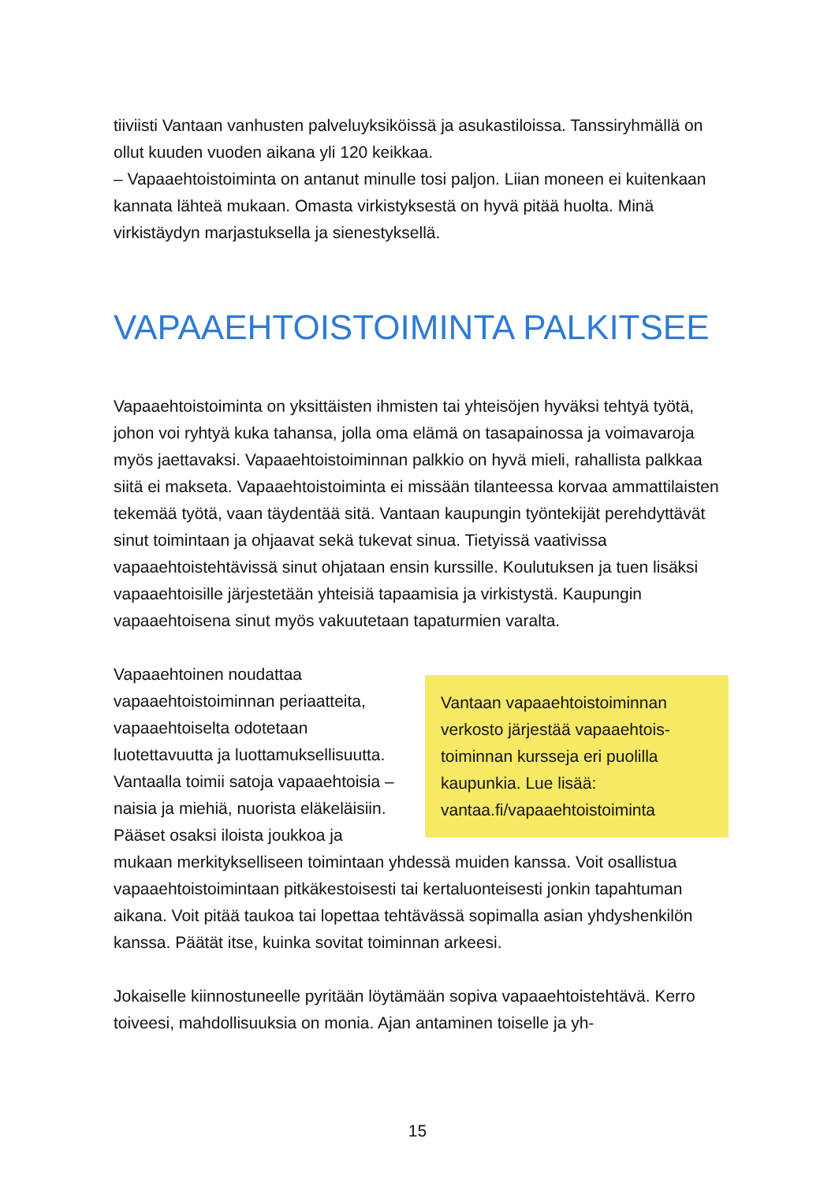tiiviisti Vantaan vanhusten palveluyksiköissä ja asukastiloissa. Tanssiryh­mällä on ollut kuuden vuoden aikana yli 120 keikkaa.
– Vapaaehtoistoiminta on antanut minulle tosi paljon. Liian moneen ei kuitenkaan kannata lähteä mukaan. Omasta virkistyksestä on hyvä pitää huolta. Minä virkistäydyn marjastuksella ja sienestyksellä.
VAPAAEHTOISTOIMINTA PALKITSEE
Vapaaehtoistoiminta on yksittäisten ihmisten tai yhteisöjen hyväksi tehtyä työtä, johon voi ryhtyä kuka tahansa, jolla oma elämä on tasapainossa ja voimavaroja myös jaettavaksi. Vapaaehtoistoiminnan palkkio on hyvä mieli, rahallista palkkaa siitä ei makseta. Vapaaehtoistoiminta ei missään tilanteessa korvaa ammattilaisten tekemää työtä, vaan täydentää sitä. Vantaan kaupungin työntekijät perehdyttävät sinut toimintaan ja ohjaavat sekä tukevat sinua. Tietyissä vaativissa vapaaehtoistehtävissä sinut ohja­taan ensin kurssille. Koulutuksen ja tuen lisäksi vapaaehtoisille järjestetään yhteisiä tapaamisia ja virkistystä. Kaupungin vapaaehtoisena sinut myös vakuutetaan tapaturmien varalta.
Vantaan vapaaehtoistoiminnan verkosto järjestää vapaaehtois­toiminnan kursseja eri puolilla kaupunkia. Lue lisää: vantaa.fi/vapaaehtoistoiminta
Vapaaehtoinen noudattaa vapaaehtoistoiminnan periaatteita, vapaaehtoiselta odotetaan luotettavuutta ja luottamuksellisuutta. Vantaalla toimii satoja vapaaehtoisia – naisia ja miehiä, nuorista eläkeläisiin. Pääset osaksi iloista joukkoa ja mukaan merkitykselliseen toimintaan yh­dessä muiden kanssa. Voit osallistua vapaaehtoistoimintaan pitkä­kestoisesti tai kertaluonteisesti jonkin tapahtuman aikana. Voit pitää taukoa tai lopettaa tehtävässä sopimalla asian yhdyshenkilön kanssa. Päätät itse, kuinka sovitat toiminnan arkeesi.
Jokaiselle kiinnostuneelle pyritään löytämään sopiva vapaaehtoistehtävä. Kerro toiveesi, mahdollisuuksia on monia. Ajan antaminen toiselle ja yh-
15